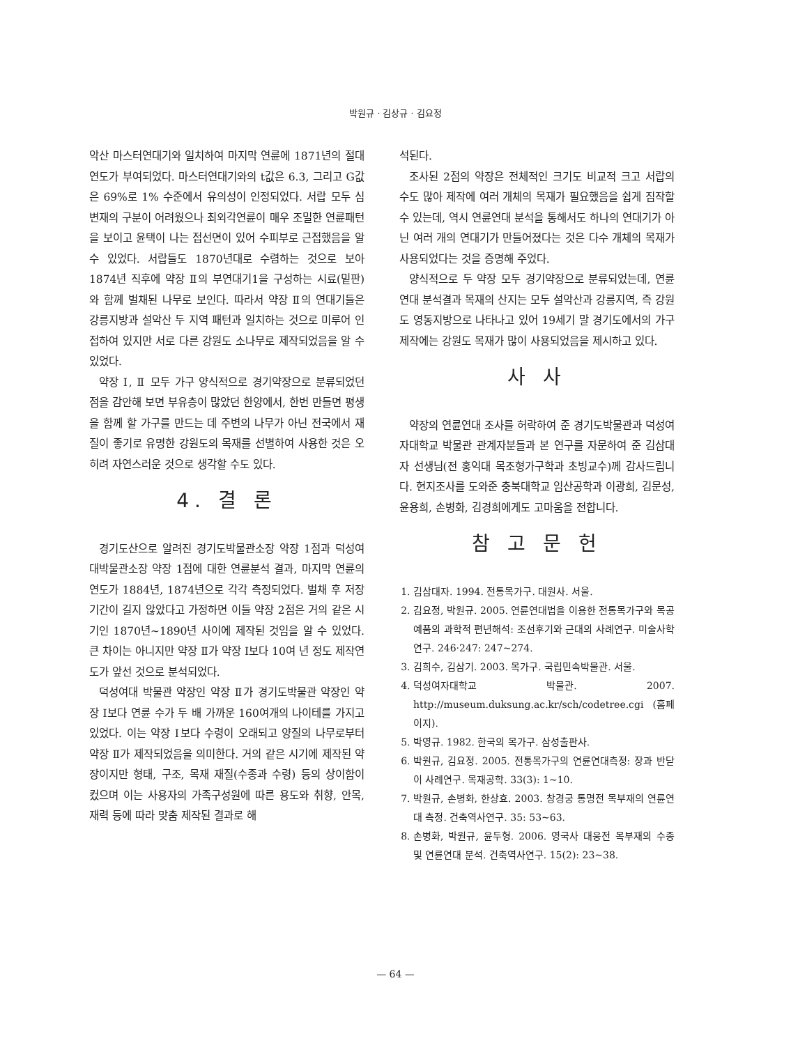박원규 · 김상규 · 김요정
악산 마스터연대기와 일치하여 마지막 연륜에 1871년의 절대연도가 부여되었다. 마스터연대기와의 t값은 6.3, 그리고 G값은 69%로 1% 수준에서 유의성이 인정되었다. 서랍 모두 심변재의 구분이 어려웠으나 최외각연륜이 매우 조밀한 연륜패턴을 보이고 윤택이 나는 접선면이 있어 수피부로 근접했음을 알 수 있었다. 서랍들도 1870년대로 수렴하는 것으로 보아 1874년 직후에 약장 Ⅱ의 부연대기1을 구성하는 시료(밑판)와 함께 벌채된 나무로 보인다. 따라서 약장 Ⅱ의 연대기들은 강릉지방과 설악산 두 지역 패턴과 일치하는 것으로 미루어 인접하여 있지만 서로 다른 강원도 소나무로 제작되었음을 알 수 있었다.
약장 Ⅰ, Ⅱ 모두 가구 양식적으로 경기약장으로 분류되었던 점을 감안해 보면 부유층이 많았던 한양에서, 한번 만들면 평생을 함께 할 가구를 만드는 데 주변의 나무가 아닌 전국에서 재질이 좋기로 유명한 강원도의 목재를 선별하여 사용한 것은 오히려 자연스러운 것으로 생각할 수도 있다.
4. 결 론
경기도산으로 알려진 경기도박물관소장 약장 1점과 덕성여대박물관소장 약장 1점에 대한 연륜분석 결과, 마지막 연륜의 연도가 1884년, 1874년으로 각각 측정되었다. 벌채 후 저장기간이 길지 않았다고 가정하면 이들 약장 2점은 거의 같은 시기인 1870년~1890년 사이에 제작된 것임을 알 수 있었다. 큰 차이는 아니지만 약장 Ⅱ가 약장 Ⅰ보다 10여 년 정도 제작연도가 앞선 것으로 분석되었다.
덕성여대 박물관 약장인 약장 Ⅱ가 경기도박물관 약장인 약장 Ⅰ보다 연륜 수가 두 배 가까운 160여개의 나이테를 가지고 있었다. 이는 약장 Ⅰ보다 수령이 오래되고 양질의 나무로부터 약장 Ⅱ가 제작되었음을 의미한다. 거의 같은 시기에 제작된 약장이지만 형태, 구조, 목재 재질(수종과 수령) 등의 상이함이 컸으며 이는 사용자의 가족구성원에 따른 용도와 취향, 안목, 재력 등에 따라 맞춤 제작된 결과로 해
석된다.
조사된 2점의 약장은 전체적인 크기도 비교적 크고 서랍의 수도 많아 제작에 여러 개체의 목재가 필요했음을 쉽게 짐작할 수 있는데, 역시 연륜연대 분석을 통해서도 하나의 연대기가 아닌 여러 개의 연대기가 만들어졌다는 것은 다수 개체의 목재가 사용되었다는 것을 증명해 주었다.
양식적으로 두 약장 모두 경기약장으로 분류되었는데, 연륜연대 분석결과 목재의 산지는 모두 설악산과 강릉지역, 즉 강원도 영동지방으로 나타나고 있어 19세기 말 경기도에서의 가구제작에는 강원도 목재가 많이 사용되었음을 제시하고 있다.
사 사
약장의 연륜연대 조사를 허락하여 준 경기도박물관과 덕성여자대학교 박물관 관계자분들과 본 연구를 자문하여 준 김삼대자 선생님(전 홍익대 목조형가구학과 초빙교수)께 감사드립니다. 현지조사를 도와준 충북대학교 임산공학과 이광희, 김문성, 윤용희, 손병화, 김경희에게도 고마움을 전합니다.
참 고 문 헌
1. 김삼대자. 1994. 전통목가구. 대원사. 서울.
2. 김요정, 박원규. 2005. 연륜연대법을 이용한 전통목가구와 목공예품의 과학적 편년해석: 조선후기와 근대의 사례연구. 미술사학연구. 246·247: 247~274.
3. 김희수, 김삼기. 2003. 목가구. 국립민속박물관. 서울.
4. 덕성여자대학교 박물관. 2007. http://museum.duksung.ac.kr/sch/codetree.cgi (홈페이지).
5. 박영규. 1982. 한국의 목가구. 삼성출판사.
6. 박원규, 김요정. 2005. 전통목가구의 연륜연대측정: 장과 반닫이 사례연구. 목재공학. 33(3): 1~10.
7. 박원규, 손병화, 한상효. 2003. 창경궁 통명전 목부재의 연륜연대 측정. 건축역사연구. 35: 53~63.
8. 손병화, 박원규, 윤두형. 2006. 영국사 대웅전 목부재의 수종 및 연륜연대 분석. 건축역사연구. 15(2): 23~38.
— 64 —